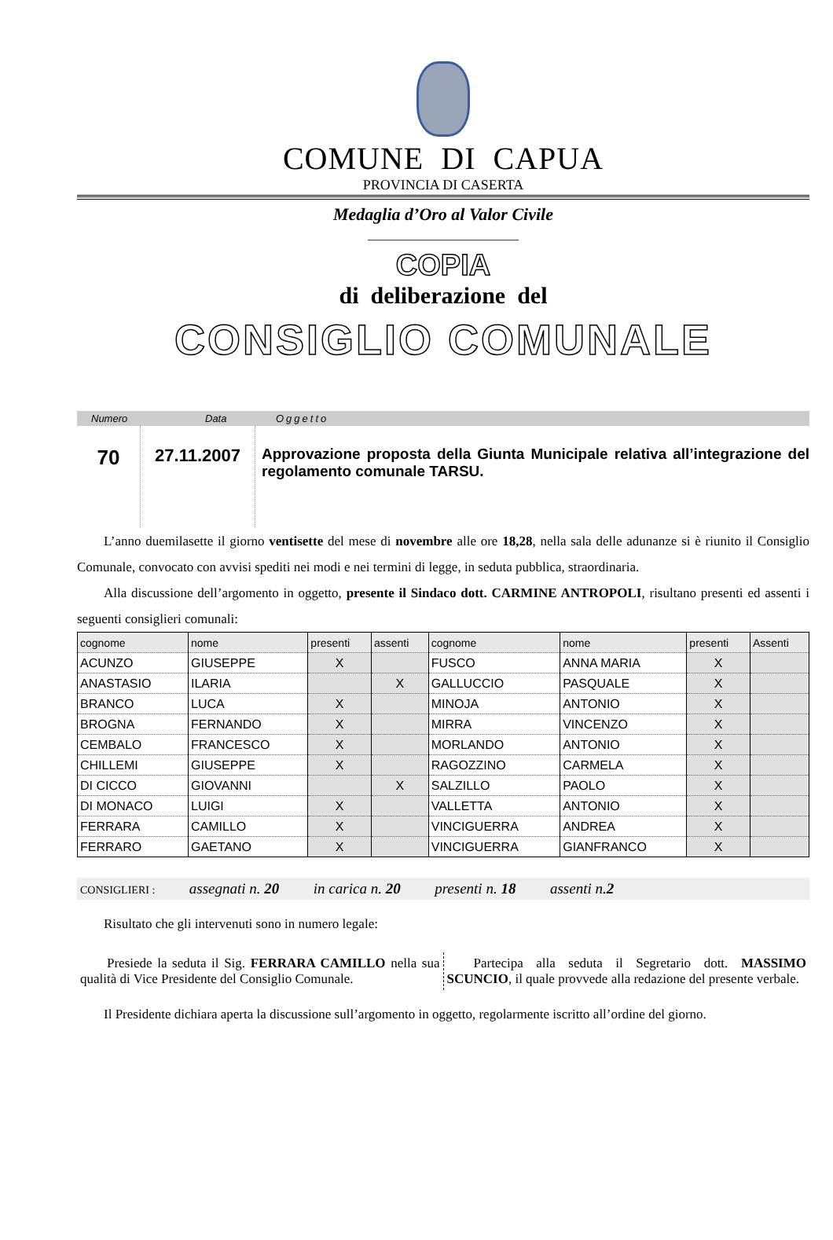COMUNE DI CAPUA
PROVINCIA DI CASERTA
Medaglia d’Oro al Valor Civile
________________________
COPIA
di deliberazione del
CONSIGLIO COMUNALE
Numero Data Oggetto
70
27.11.2007
Approvazione proposta della Giunta Municipale relativa all’integrazione del regolamento comunale TARSU.
L’anno duemilasette il giorno ventisette del mese di novembre alle ore 18,28, nella sala delle adunanze si è riunito il Consiglio Comunale, convocato con avvisi spediti nei modi e nei termini di legge, in seduta pubblica, straordinaria.
Alla discussione dell’argomento in oggetto, presente il Sindaco dott. CARMINE ANTROPOLI, risultano presenti ed assenti i seguenti consiglieri comunali:
| cognome | nome | presenti | assenti | cognome | nome | presenti | Assenti |
| --- | --- | --- | --- | --- | --- | --- | --- |
| ACUNZO | GIUSEPPE | X | | FUSCO | ANNA MARIA | X | |
| ANASTASIO | ILARIA | | X | GALLUCCIO | PASQUALE | X | |
| BRANCO | LUCA | X | | MINOJA | ANTONIO | X | |
| BROGNA | FERNANDO | X | | MIRRA | VINCENZO | X | |
| CEMBALO | FRANCESCO | X | | MORLANDO | ANTONIO | X | |
| CHILLEMI | GIUSEPPE | X | | RAGOZZINO | CARMELA | X | |
| DI CICCO | GIOVANNI | | X | SALZILLO | PAOLO | X | |
| DI MONACO | LUIGI | X | | VALLETTA | ANTONIO | X | |
| FERRARA | CAMILLO | X | | VINCIGUERRA | ANDREA | X | |
| FERRARO | GAETANO | X | | VINCIGUERRA | GIANFRANCO | X | |
CONSIGLIERI : assegnati n. 20 in carica n. 20 presenti n. 18 assenti n.2
Risultato che gli intervenuti sono in numero legale:
Presiede la seduta il Sig. FERRARA CAMILLO nella sua qualità di Vice Presidente del Consiglio Comunale.
Partecipa alla seduta il Segretario dott. MASSIMO SCUNCIO, il quale provvede alla redazione del presente verbale.
Il Presidente dichiara aperta la discussione sull’argomento in oggetto, regolarmente iscritto all’ordine del giorno.